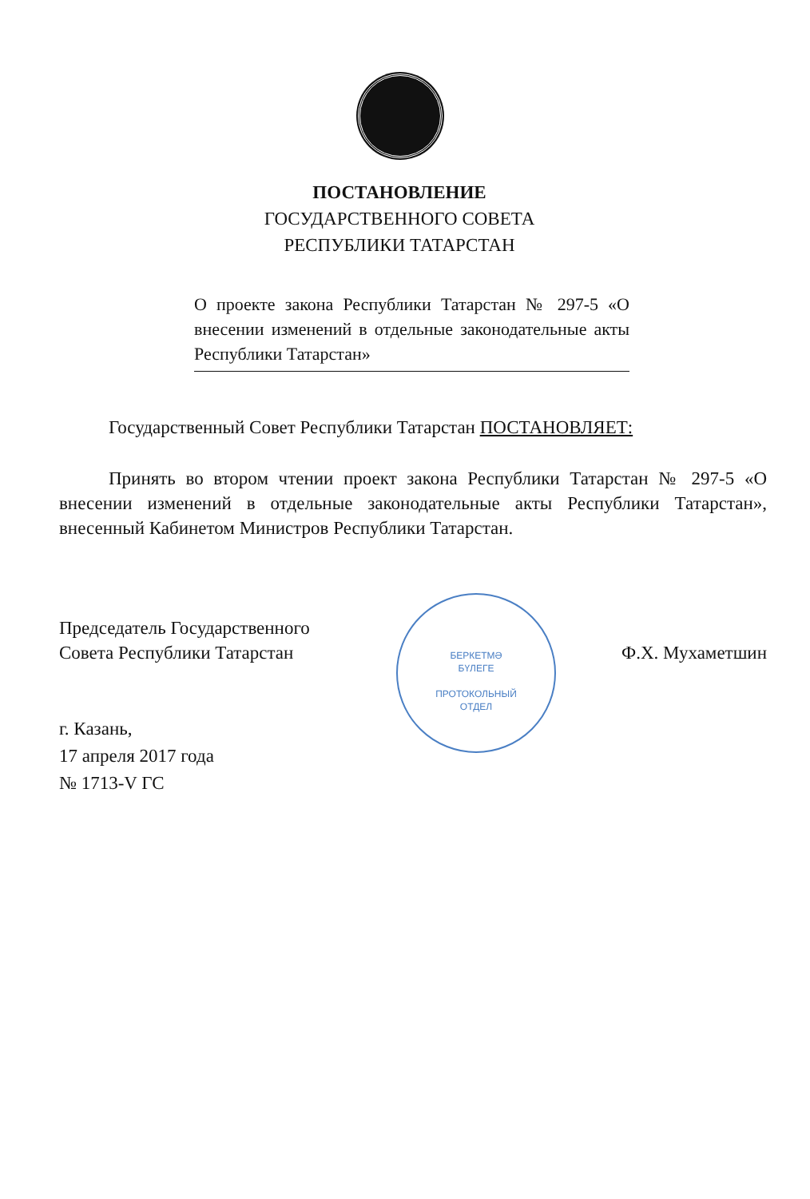ПОСТАНОВЛЕНИЕ
ГОСУДАРСТВЕННОГО СОВЕТА
РЕСПУБЛИКИ ТАТАРСТАН
О проекте закона Республики Татарстан № 297-5 «О внесении изменений в отдельные законодательные акты Республики Татарстан»
Государственный Совет Республики Татарстан ПОСТАНОВЛЯЕТ:
Принять во втором чтении проект закона Республики Татарстан № 297-5 «О внесении изменений в отдельные законодательные акты Республики Татарстан», внесенный Кабинетом Министров Республики Татарстан.
БЕРКЕТМӘ
БҮЛЕГЕ
ПРОТОКОЛЬНЫЙ
ОТДЕЛ
Председатель Государственного
Совета Республики Татарстан
Ф.Х. Мухаметшин
г. Казань,
17 апреля 2017 года
№ 1713-V ГС